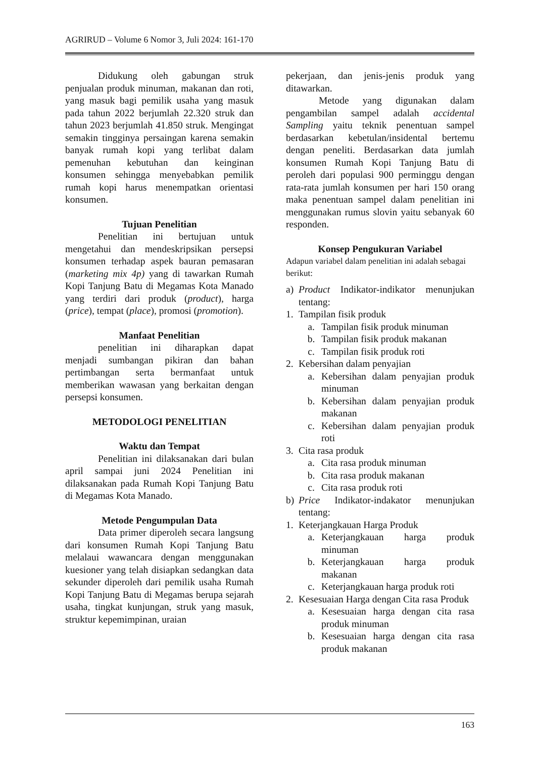AGRIRUD – Volume 6 Nomor 3, Juli 2024: 161-170
Didukung oleh gabungan struk penjualan produk minuman, makanan dan roti, yang masuk bagi pemilik usaha yang masuk pada tahun 2022 berjumlah 22.320 struk dan tahun 2023 berjumlah 41.850 struk. Mengingat semakin tingginya persaingan karena semakin banyak rumah kopi yang terlibat dalam pemenuhan kebutuhan dan keinginan konsumen sehingga menyebabkan pemilik rumah kopi harus menempatkan orientasi konsumen.
Tujuan Penelitian
Penelitian ini bertujuan untuk mengetahui dan mendeskripsikan persepsi konsumen terhadap aspek bauran pemasaran (marketing mix 4p) yang di tawarkan Rumah Kopi Tanjung Batu di Megamas Kota Manado yang terdiri dari produk (product), harga (price), tempat (place), promosi (promotion).
Manfaat Penelitian
penelitian ini diharapkan dapat menjadi sumbangan pikiran dan bahan pertimbangan serta bermanfaat untuk memberikan wawasan yang berkaitan dengan persepsi konsumen.
METODOLOGI PENELITIAN
Waktu dan Tempat
Penelitian ini dilaksanakan dari bulan april sampai juni 2024 Penelitian ini dilaksanakan pada Rumah Kopi Tanjung Batu di Megamas Kota Manado.
Metode Pengumpulan Data
Data primer diperoleh secara langsung dari konsumen Rumah Kopi Tanjung Batu melalaui wawancara dengan menggunakan kuesioner yang telah disiapkan sedangkan data sekunder diperoleh dari pemilik usaha Rumah Kopi Tanjung Batu di Megamas berupa sejarah usaha, tingkat kunjungan, struk yang masuk, struktur kepemimpinan, uraian
pekerjaan, dan jenis-jenis produk yang ditawarkan.
Metode yang digunakan dalam pengambilan sampel adalah accidental Sampling yaitu teknik penentuan sampel berdasarkan kebetulan/insidental bertemu dengan peneliti. Berdasarkan data jumlah konsumen Rumah Kopi Tanjung Batu di peroleh dari populasi 900 perminggu dengan rata-rata jumlah konsumen per hari 150 orang maka penentuan sampel dalam penelitian ini menggunakan rumus slovin yaitu sebanyak 60 responden.
Konsep Pengukuran Variabel
Adapun variabel dalam penelitian ini adalah sebagai berikut:
a) Product Indikator-indikator menunjukan tentang:
1. Tampilan fisik produk
a. Tampilan fisik produk minuman
b. Tampilan fisik produk makanan
c. Tampilan fisik produk roti
2. Kebersihan dalam penyajian
a. Kebersihan dalam penyajian produk minuman
b. Kebersihan dalam penyajian produk makanan
c. Kebersihan dalam penyajian produk roti
3. Cita rasa produk
a. Cita rasa produk minuman
b. Cita rasa produk makanan
c. Cita rasa produk roti
b) Price Indikator-indakator menunjukan tentang:
1. Keterjangkauan Harga Produk
a. Keterjangkauan harga produk minuman
b. Keterjangkauan harga produk makanan
c. Keterjangkauan harga produk roti
2. Kesesuaian Harga dengan Cita rasa Produk
a. Kesesuaian harga dengan cita rasa produk minuman
b. Kesesuaian harga dengan cita rasa produk makanan
163